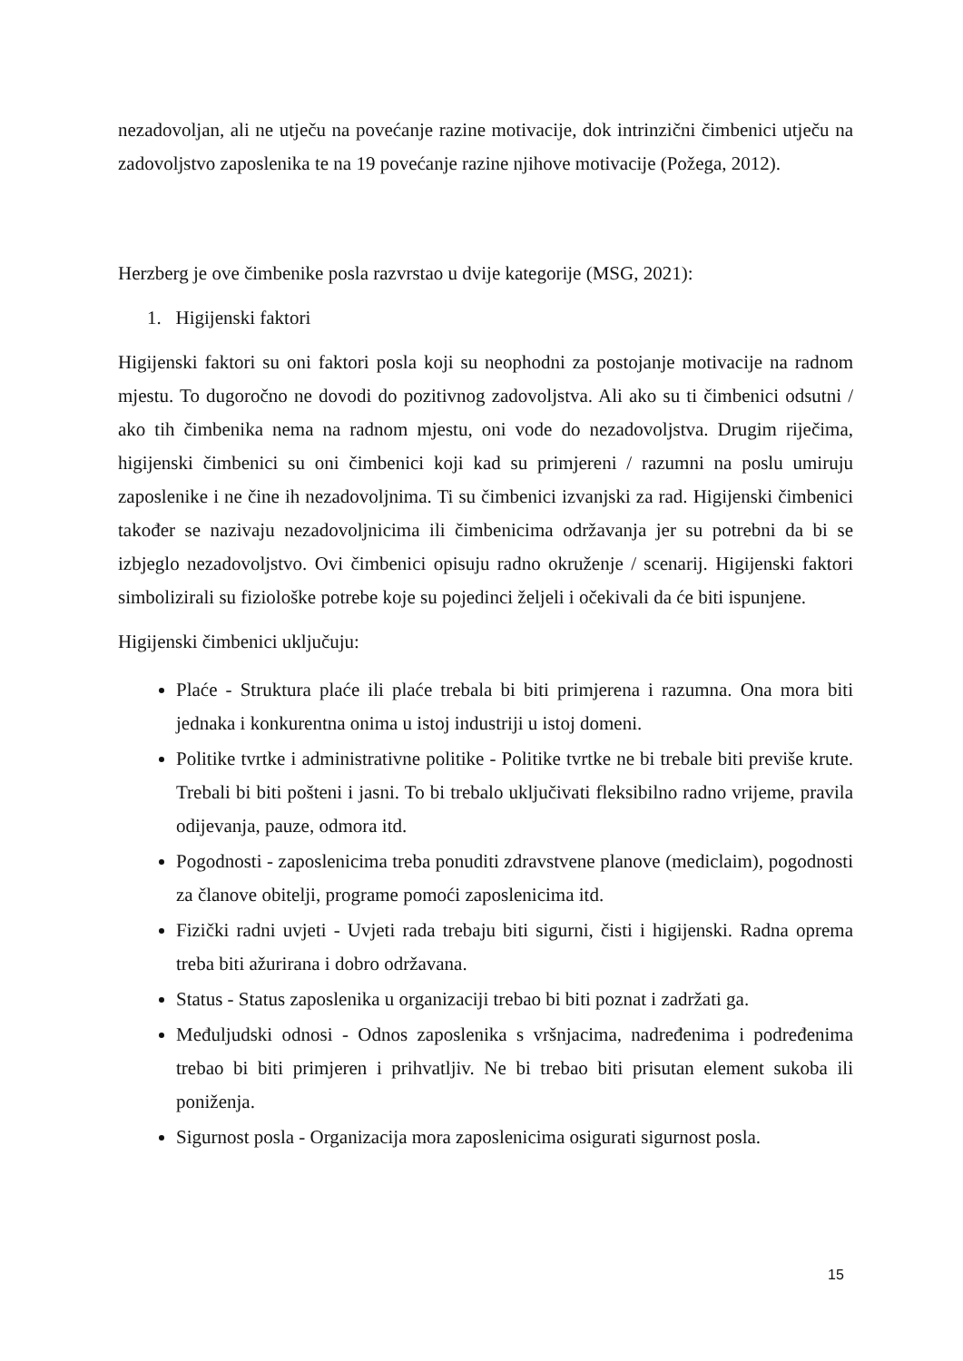nezadovoljan, ali ne utječu na povećanje razine motivacije, dok intrinzični čimbenici utječu na zadovoljstvo zaposlenika te na 19 povećanje razine njihove motivacije (Požega, 2012).
Herzberg je ove čimbenike posla razvrstao u dvije kategorije (MSG, 2021):
1. Higijenski faktori
Higijenski faktori su oni faktori posla koji su neophodni za postojanje motivacije na radnom mjestu. To dugoročno ne dovodi do pozitivnog zadovoljstva. Ali ako su ti čimbenici odsutni / ako tih čimbenika nema na radnom mjestu, oni vode do nezadovoljstva. Drugim riječima, higijenski čimbenici su oni čimbenici koji kad su primjereni / razumni na poslu umiruju zaposlenike i ne čine ih nezadovoljnima. Ti su čimbenici izvanjski za rad. Higijenski čimbenici također se nazivaju nezadovoljnicima ili čimbenicima održavanja jer su potrebni da bi se izbjeglo nezadovoljstvo. Ovi čimbenici opisuju radno okruženje / scenarij. Higijenski faktori simbolizirali su fiziološke potrebe koje su pojedinci željeli i očekivali da će biti ispunjene.
Higijenski čimbenici uključuju:
Plaće - Struktura plaće ili plaće trebala bi biti primjerena i razumna. Ona mora biti jednaka i konkurentna onima u istoj industriji u istoj domeni.
Politike tvrtke i administrativne politike - Politike tvrtke ne bi trebale biti previše krute. Trebali bi biti pošteni i jasni. To bi trebalo uključivati fleksibilno radno vrijeme, pravila odijevanja, pauze, odmora itd.
Pogodnosti - zaposlenicima treba ponuditi zdravstvene planove (mediclaim), pogodnosti za članove obitelji, programe pomoći zaposlenicima itd.
Fizički radni uvjeti - Uvjeti rada trebaju biti sigurni, čisti i higijenski. Radna oprema treba biti ažurirana i dobro održavana.
Status - Status zaposlenika u organizaciji trebao bi biti poznat i zadržati ga.
Međuljudski odnosi - Odnos zaposlenika s vršnjacima, nadređenima i podređenima trebao bi biti primjeren i prihvatljiv. Ne bi trebao biti prisutan element sukoba ili poniženja.
Sigurnost posla - Organizacija mora zaposlenicima osigurati sigurnost posla.
15